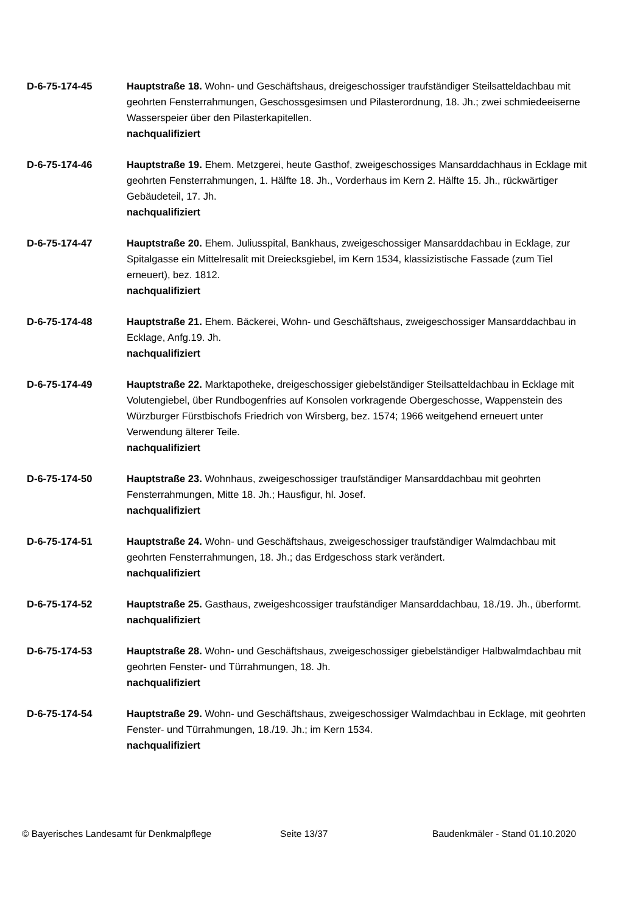D-6-75-174-45 Hauptstraße 18. Wohn- und Geschäftshaus, dreigeschossiger traufständiger Steilsatteldachbau mit geohrten Fensterrahmungen, Geschossgesimsen und Pilasterordnung, 18. Jh.; zwei schmiedeeiserne Wasserspeier über den Pilasterkapitellen.
nachqualifiziert
D-6-75-174-46 Hauptstraße 19. Ehem. Metzgerei, heute Gasthof, zweigeschossiges Mansarddachhaus in Ecklage mit geohrten Fensterrahmungen, 1. Hälfte 18. Jh., Vorderhaus im Kern 2. Hälfte 15. Jh., rückwärtiger Gebäudeteil, 17. Jh.
nachqualifiziert
D-6-75-174-47 Hauptstraße 20. Ehem. Juliusspital, Bankhaus, zweigeschossiger Mansarddachbau in Ecklage, zur Spitalgasse ein Mittelresalit mit Dreiecksgiebel, im Kern 1534, klassizistische Fassade (zum Tiel erneuert), bez. 1812.
nachqualifiziert
D-6-75-174-48 Hauptstraße 21. Ehem. Bäckerei, Wohn- und Geschäftshaus, zweigeschossiger Mansarddachbau in Ecklage, Anfg.19. Jh.
nachqualifiziert
D-6-75-174-49 Hauptstraße 22. Marktapotheke, dreigeschossiger giebelständiger Steilsatteldachbau in Ecklage mit Volutengiebel, über Rundbogenfries auf Konsolen vorkragende Obergeschosse, Wappenstein des Würzburger Fürstbischofs Friedrich von Wirsberg, bez. 1574; 1966 weitgehend erneuert unter Verwendung älterer Teile.
nachqualifiziert
D-6-75-174-50 Hauptstraße 23. Wohnhaus, zweigeschossiger traufständiger Mansarddachbau mit geohrten Fensterrahmungen, Mitte 18. Jh.; Hausfigur, hl. Josef.
nachqualifiziert
D-6-75-174-51 Hauptstraße 24. Wohn- und Geschäftshaus, zweigeschossiger traufständiger Walmdachbau mit geohrten Fensterrahmungen, 18. Jh.; das Erdgeschoss stark verändert.
nachqualifiziert
D-6-75-174-52 Hauptstraße 25. Gasthaus, zweigeshcossiger traufständiger Mansarddachbau, 18./19. Jh., überformt.
nachqualifiziert
D-6-75-174-53 Hauptstraße 28. Wohn- und Geschäftshaus, zweigeschossiger giebelständiger Halbwalmdachbau mit geohrten Fenster- und Türrahmungen, 18. Jh.
nachqualifiziert
D-6-75-174-54 Hauptstraße 29. Wohn- und Geschäftshaus, zweigeschossiger Walmdachbau in Ecklage, mit geohrten Fenster- und Türrahmungen, 18./19. Jh.; im Kern 1534.
nachqualifiziert
© Bayerisches Landesamt für Denkmalpflege Seite 13/37 Baudenkmäler - Stand 01.10.2020